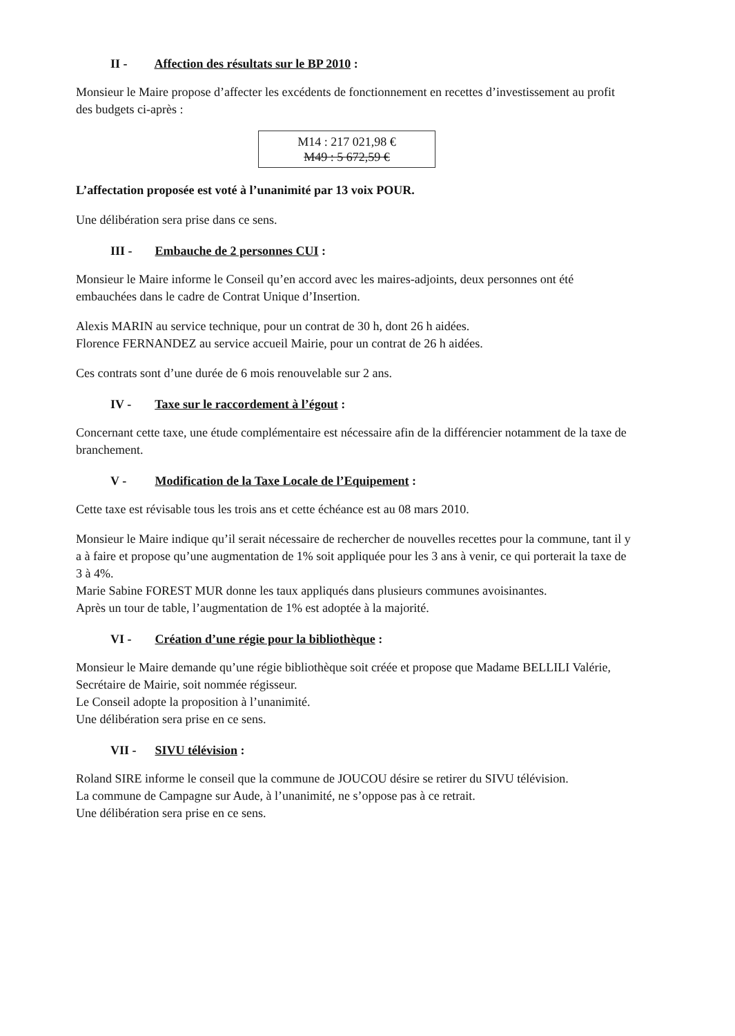II - Affection des résultats sur le BP 2010 :
Monsieur le Maire propose d’affecter les excédents de fonctionnement en recettes d’investissement au profit des budgets ci-après :
M14 : 217 021,98 €
M49 : 5 672,59 €
L’affectation proposée est voté à l’unanimité par 13 voix POUR.
Une délibération sera prise dans ce sens.
III - Embauche de 2 personnes CUI :
Monsieur le Maire informe le Conseil qu’en accord avec les maires-adjoints, deux personnes ont été embauchées dans le cadre de Contrat Unique d’Insertion.
Alexis MARIN au service technique, pour un contrat de 30 h, dont 26 h aidées.
Florence FERNANDEZ au service accueil Mairie, pour un contrat de 26 h aidées.
Ces contrats sont d’une durée de 6 mois renouvelable sur 2 ans.
IV - Taxe sur le raccordement à l’égout :
Concernant cette taxe, une étude complémentaire est nécessaire afin de la différencier notamment de la taxe de branchement.
V - Modification de la Taxe Locale de l’Equipement :
Cette taxe est révisable tous les trois ans et cette échéance est au 08 mars 2010.
Monsieur le Maire indique qu’il serait nécessaire de rechercher de nouvelles recettes pour la commune, tant il y a à faire et propose qu’une augmentation de 1% soit appliquée pour les 3 ans à venir, ce qui porterait la taxe de 3 à 4%.
Marie Sabine FOREST MUR donne les taux appliqués dans plusieurs communes avoisinantes.
Après un tour de table, l’augmentation de 1% est adoptée à la majorité.
VI - Création d’une régie pour la bibliothèque :
Monsieur le Maire demande qu’une régie bibliothèque soit créée et propose que Madame BELLILI Valérie, Secrétaire de Mairie, soit nommée régisseur.
Le Conseil adopte la proposition à l’unanimité.
Une délibération sera prise en ce sens.
VII - SIVU télévision :
Roland SIRE informe le conseil que la commune de JOUCOU désire se retirer du SIVU télévision.
La commune de Campagne sur Aude, à l’unanimité, ne s’oppose pas à ce retrait.
Une délibération sera prise en ce sens.